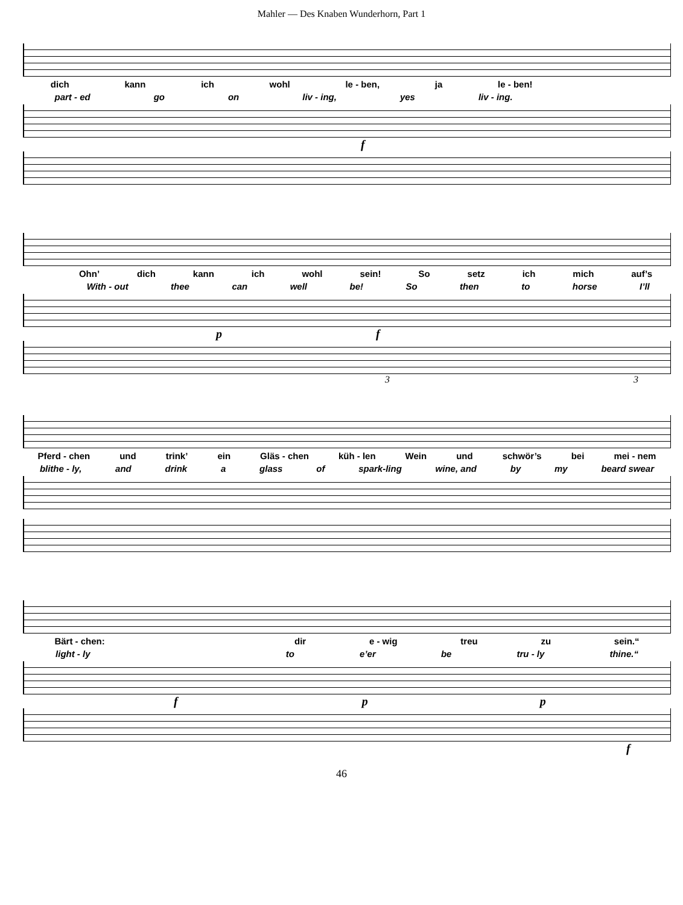Mahler — Des Knaben Wunderhorn, Part 1
dich kann ich wohl le - ben, ja le - ben!
part - ed go on liv - ing, yes liv - ing.
f
Ohn’ dich kann ich wohl sein! So setz ich mich auf’s
With - out thee can well be! So then to horse I’ll
p f
3 3
Pferd - chen und trink’ ein Gläs - chen küh - len Wein und schwör’s bei mei - nem
blithe - ly, and drink a glass of spark-ling wine, and by my beard swear
Bärt - chen: dir e - wig treu zu sein.“
light - ly to e’er be tru - ly thine.“
f p p
f
46